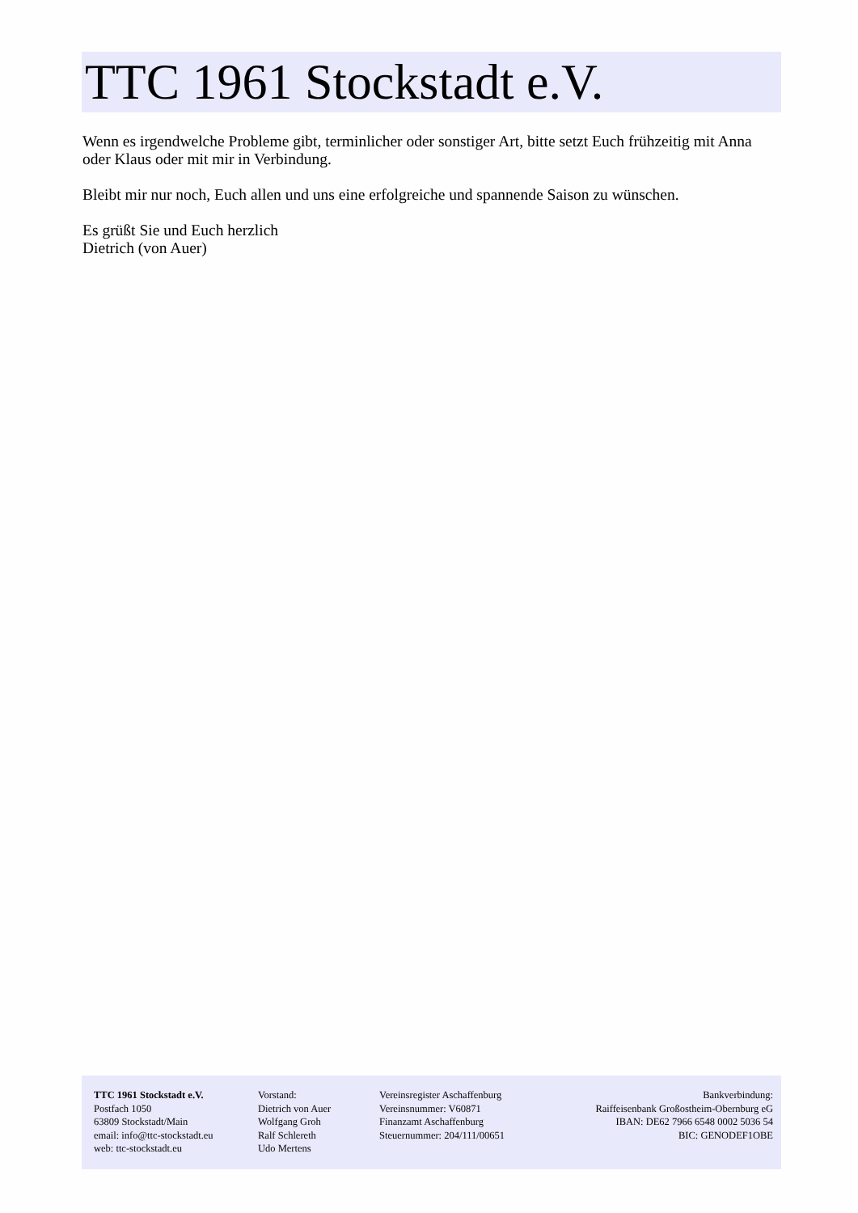TTC 1961 Stockstadt e.V.
Wenn es irgendwelche Probleme gibt, terminlicher oder sonstiger Art, bitte setzt Euch frühzeitig mit Anna oder Klaus oder mit mir in Verbindung.
Bleibt mir nur noch, Euch allen und uns eine erfolgreiche und spannende Saison zu wünschen.
Es grüßt Sie und Euch herzlich
Dietrich (von Auer)
TTC 1961 Stockstadt e.V.
Postfach 1050
63809 Stockstadt/Main
email: info@ttc-stockstadt.eu
web: ttc-stockstadt.eu
Vorstand:
Dietrich von Auer
Wolfgang Groh
Ralf Schlereth
Udo Mertens
Vereinsregister Aschaffenburg
Vereinsnummer: V60871
Finanzamt Aschaffenburg
Steuernummer: 204/111/00651
Bankverbindung:
Raiffeisenbank Großostheim-Obernburg eG
IBAN: DE62 7966 6548 0002 5036 54
BIC: GENODEF1OBE